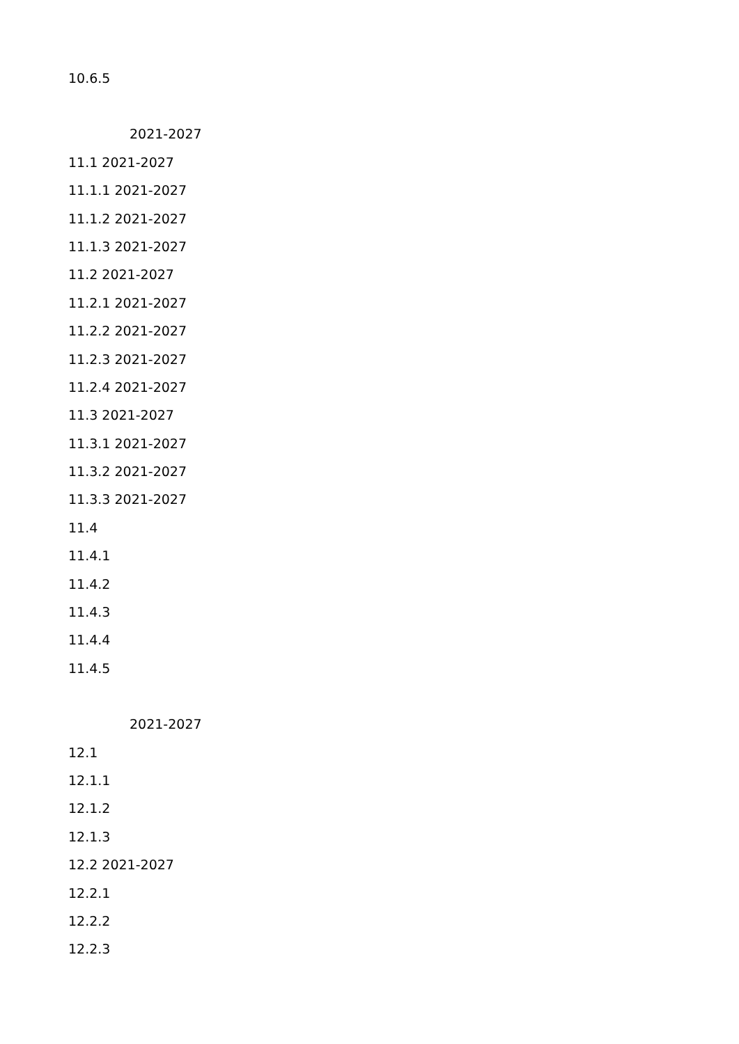10.6.5
2021-2027
11.1 2021-2027
11.1.1 2021-2027
11.1.2 2021-2027
11.1.3 2021-2027
11.2 2021-2027
11.2.1 2021-2027
11.2.2 2021-2027
11.2.3 2021-2027
11.2.4 2021-2027
11.3 2021-2027
11.3.1 2021-2027
11.3.2 2021-2027
11.3.3 2021-2027
11.4
11.4.1
11.4.2
11.4.3
11.4.4
11.4.5
2021-2027
12.1
12.1.1
12.1.2
12.1.3
12.2 2021-2027
12.2.1
12.2.2
12.2.3